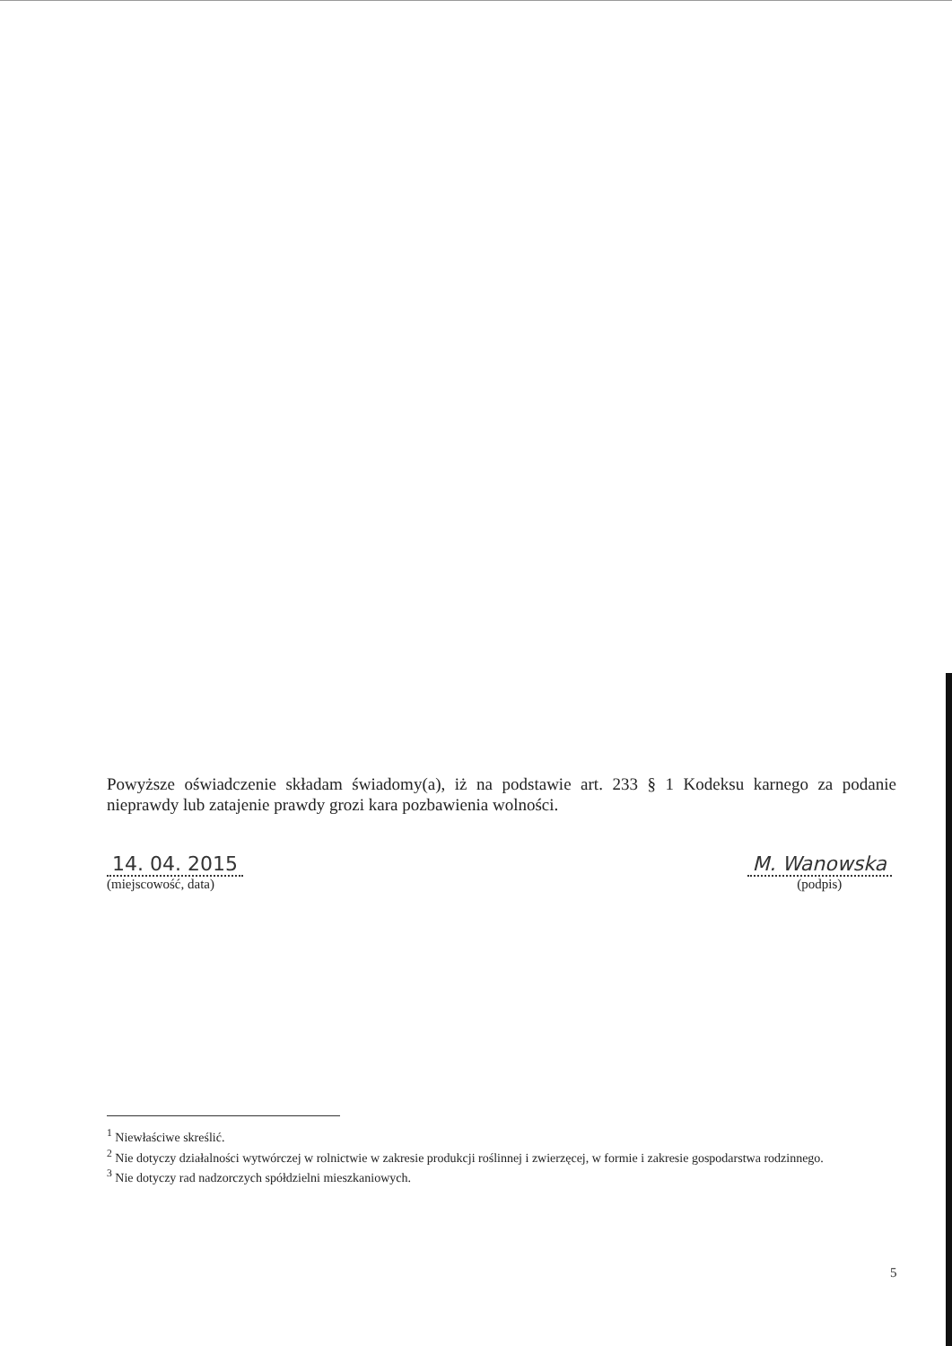Powyższe oświadczenie składam świadomy(a), iż na podstawie art. 233 § 1 Kodeksu karnego za podanie nieprawdy lub zatajenie prawdy grozi kara pozbawienia wolności.
14. 04. 2015
(miejscowość, data)
M. Wanowska
(podpis)
<sup>1</sup> Niewłaściwe skreślić.
<sup>2</sup> Nie dotyczy działalności wytwórczej w rolnictwie w zakresie produkcji roślinnej i zwierzęcej, w formie i zakresie gospodarstwa rodzinnego.
<sup>3</sup> Nie dotyczy rad nadzorczych spółdzielni mieszkaniowych.
5